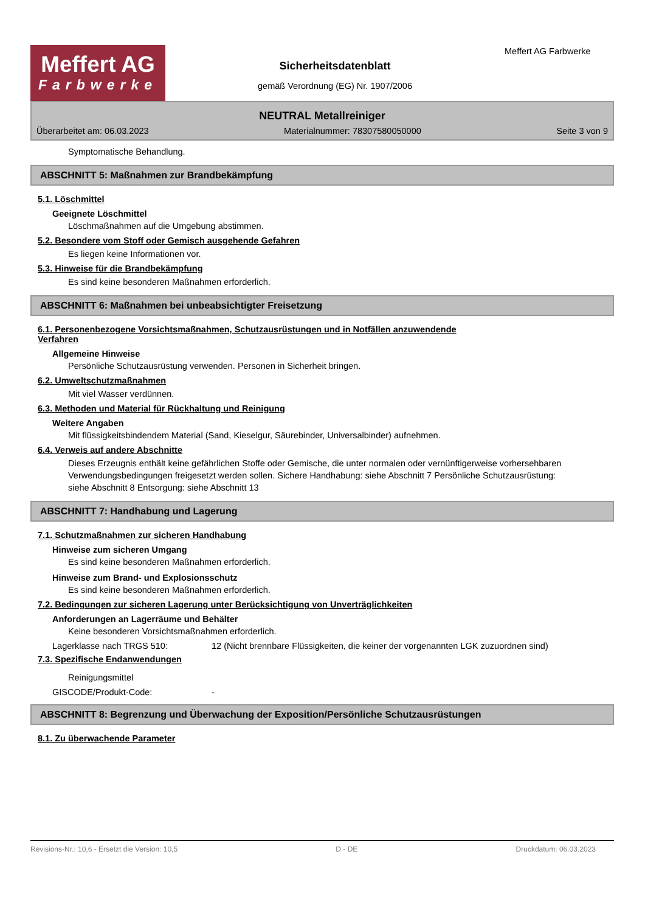Meffert AG
Farbwerke
Sicherheitsdatenblatt
gemäß Verordnung (EG) Nr. 1907/2006
Meffert AG Farbwerke
NEUTRAL Metallreiniger
Überarbeitet am: 06.03.2023 Materialnummer: 78307580050000 Seite 3 von 9
Symptomatische Behandlung.
ABSCHNITT 5: Maßnahmen zur Brandbekämpfung
5.1. Löschmittel
Geeignete Löschmittel
Löschmaßnahmen auf die Umgebung abstimmen.
5.2. Besondere vom Stoff oder Gemisch ausgehende Gefahren
Es liegen keine Informationen vor.
5.3. Hinweise für die Brandbekämpfung
Es sind keine besonderen Maßnahmen erforderlich.
ABSCHNITT 6: Maßnahmen bei unbeabsichtigter Freisetzung
6.1. Personenbezogene Vorsichtsmaßnahmen, Schutzausrüstungen und in Notfällen anzuwendende
Verfahren
Allgemeine Hinweise
Persönliche Schutzausrüstung verwenden. Personen in Sicherheit bringen.
6.2. Umweltschutzmaßnahmen
Mit viel Wasser verdünnen.
6.3. Methoden und Material für Rückhaltung und Reinigung
Weitere Angaben
Mit flüssigkeitsbindendem Material (Sand, Kieselgur, Säurebinder, Universalbinder) aufnehmen.
6.4. Verweis auf andere Abschnitte
Dieses Erzeugnis enthält keine gefährlichen Stoffe oder Gemische, die unter normalen oder vernünftigerweise vorhersehbaren Verwendungsbedingungen freigesetzt werden sollen. Sichere Handhabung: siehe Abschnitt 7 Persönliche Schutzausrüstung: siehe Abschnitt 8 Entsorgung: siehe Abschnitt 13
ABSCHNITT 7: Handhabung und Lagerung
7.1. Schutzmaßnahmen zur sicheren Handhabung
Hinweise zum sicheren Umgang
Es sind keine besonderen Maßnahmen erforderlich.
Hinweise zum Brand- und Explosionsschutz
Es sind keine besonderen Maßnahmen erforderlich.
7.2. Bedingungen zur sicheren Lagerung unter Berücksichtigung von Unverträglichkeiten
Anforderungen an Lagerräume und Behälter
Keine besonderen Vorsichtsmaßnahmen erforderlich.
Lagerklasse nach TRGS 510: 12 (Nicht brennbare Flüssigkeiten, die keiner der vorgenannten LGK zuzuordnen sind)
7.3. Spezifische Endanwendungen
Reinigungsmittel
GISCODE/Produkt-Code: -
ABSCHNITT 8: Begrenzung und Überwachung der Exposition/Persönliche Schutzausrüstungen
8.1. Zu überwachende Parameter
Revisions-Nr.: 10,6 - Ersetzt die Version: 10,5 D - DE Druckdatum: 06.03.2023